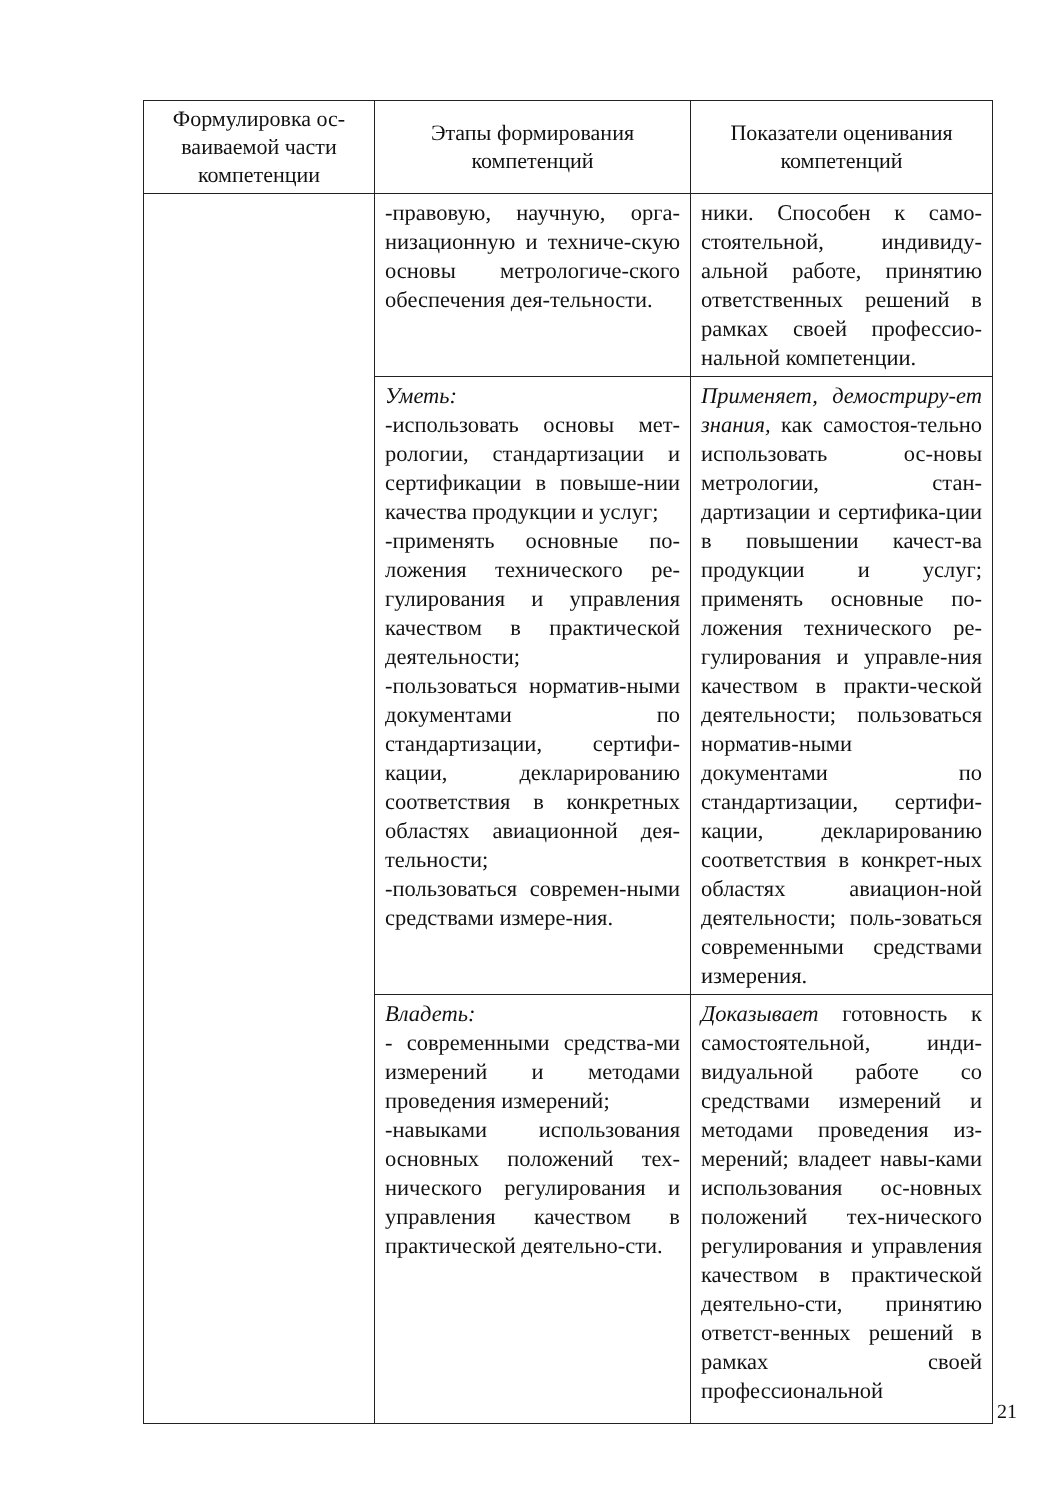| Формулировка ос-ваиваемой части компетенции | Этапы формирования компетенций | Показатели оценивания компетенций |
| --- | --- | --- |
| | -правовую, научную, орга-низационную и техниче-скую основы метрологиче-ского обеспечения дея-тельности. | ники. Способен к само-стоятельной, индивиду-альной работе, принятию ответственных решений в рамках своей профессио-нальной компетенции. |
| | Уметь: -использовать основы мет-рологии, стандартизации и сертификации в повыше-нии качества продукции и услуг; -применять основные по-ложения технического ре-гулирования и управления качеством в практической деятельности; -пользоваться норматив-ными документами по стандартизации, сертифи-кации, декларированию соответствия в конкретных областях авиационной дея-тельности; -пользоваться современ-ными средствами измере-ния. | Применяет, демостриру-ет знания, как самостоя-тельно использовать ос-новы метрологии, стан-дартизации и сертифика-ции в повышении качест-ва продукции и услуг; применять основные по-ложения технического ре-гулирования и управле-ния качеством в практи-ческой деятельности; пользоваться норматив-ными документами по стандартизации, сертифи-кации, декларированию соответствия в конкрет-ных областях авиацион-ной деятельности; поль-зоваться современными средствами измерения. |
| | Владеть: - современными средства-ми измерений и методами проведения измерений; -навыками использования основных положений тех-нического регулирования и управления качеством в практической деятельно-сти. | Доказывает готовность к самостоятельной, инди-видуальной работе со средствами измерений и методами проведения из-мерений; владеет навы-ками использования ос-новных положений тех-нического регулирования и управления качеством в практической деятельно-сти, принятию ответст-венных решений в рамках своей профессиональной |
21